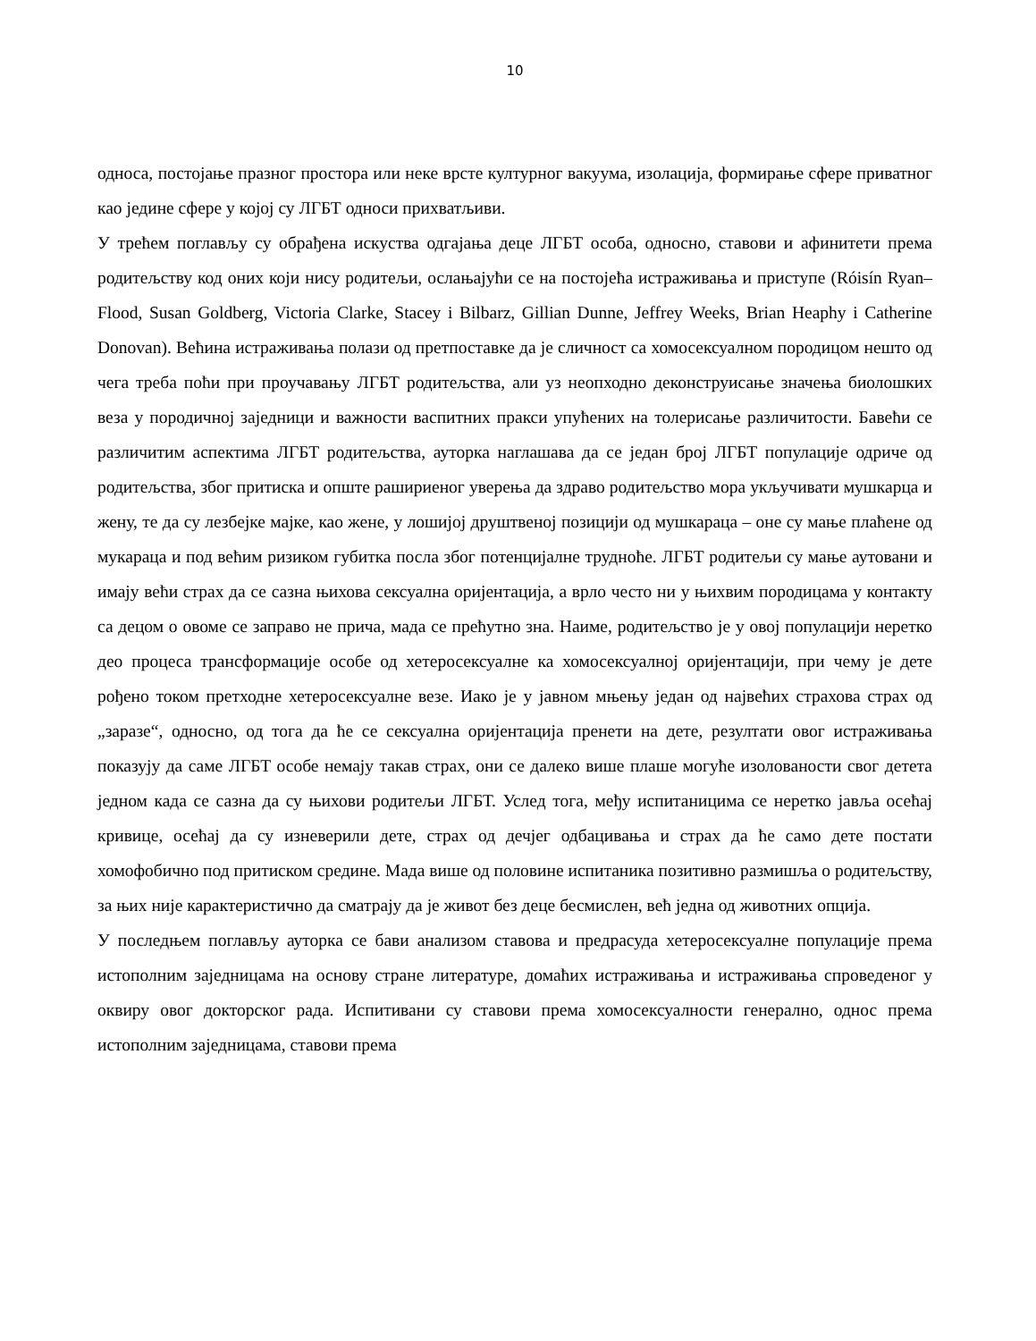10
односа, постојање празног простора или неке врсте културног вакуума, изолација, формирање сфере приватног као једине сфере у којој су ЛГБТ односи прихватљиви.
У трећем поглављу су обрађена искуства одгајања деце ЛГБТ особа, односно, ставови и афинитети према родитељству код оних који нису родитељи, ослањајући се на постојећа истраживања и приступе (Róisín Ryan–Flood, Susan Goldberg, Victoria Clarke, Stacey i Bilbarz, Gillian Dunne, Jeffrey Weeks, Brian Heaphy i Catherine Donovan). Већина истраживања полази од претпоставке да је сличност са хомосексуалном породицом нешто од чега треба поћи при проучавању ЛГБТ родитељства, али уз неопходно деконструисање значења биолошких веза у породичној заједници и важности васпитних пракси упућених на толерисање различитости. Бавећи се различитим аспектима ЛГБТ родитељства, ауторка наглашава да се један број ЛГБТ популације одриче од родитељства, због притиска и опште рашириеног уверења да здраво родитељство мора укључивати мушкарца и жену, те да су лезбејке мајке, као жене, у лошијој друштвеној позицији од мушкараца – оне су мање плаћене од мукараца и под већим ризиком губитка посла због потенцијалне трудноће. ЛГБТ родитељи су мање аутовани и имају већи страх да се сазна њихова сексуална оријентација, а врло често ни у њихвим породицама у контакту са децом о овоме се заправо не прича, мада се прећутно зна. Наиме, родитељство је у овој популацији неретко део процеса трансформације особе од хетеросексуалне ка хомосексуалној оријентацији, при чему је дете рођено током претходне хетеросексуалне везе. Иако је у јавном мњењу један од највећих страхова страх од „заразе“, односно, од тога да ће се сексуална оријентација пренети на дете, резултати овог истраживања показују да саме ЛГБТ особе немају такав страх, они се далеко више плаше могуће изолованости свог детета једном када се сазна да су њихови родитељи ЛГБТ. Услед тога, међу испитаницима се неретко јавља осећај кривице, осећај да су изневерили дете, страх од дечјег одбацивања и страх да ће само дете постати хомофобично под притиском средине. Мада више од половине испитаника позитивно размишља о родитељству, за њих није карактеристично да сматрају да је живот без деце бесмислен, већ једна од животних опција.
У последњем поглављу ауторка се бави анализом ставова и предрасуда хетеросексуалне популације према истополним заједницама на основу стране литературе, домаћих истраживања и истраживања спроведеног у оквиру овог докторског рада. Испитивани су ставови према хомосексуалности генерално, однос према истополним заједницама, ставови према